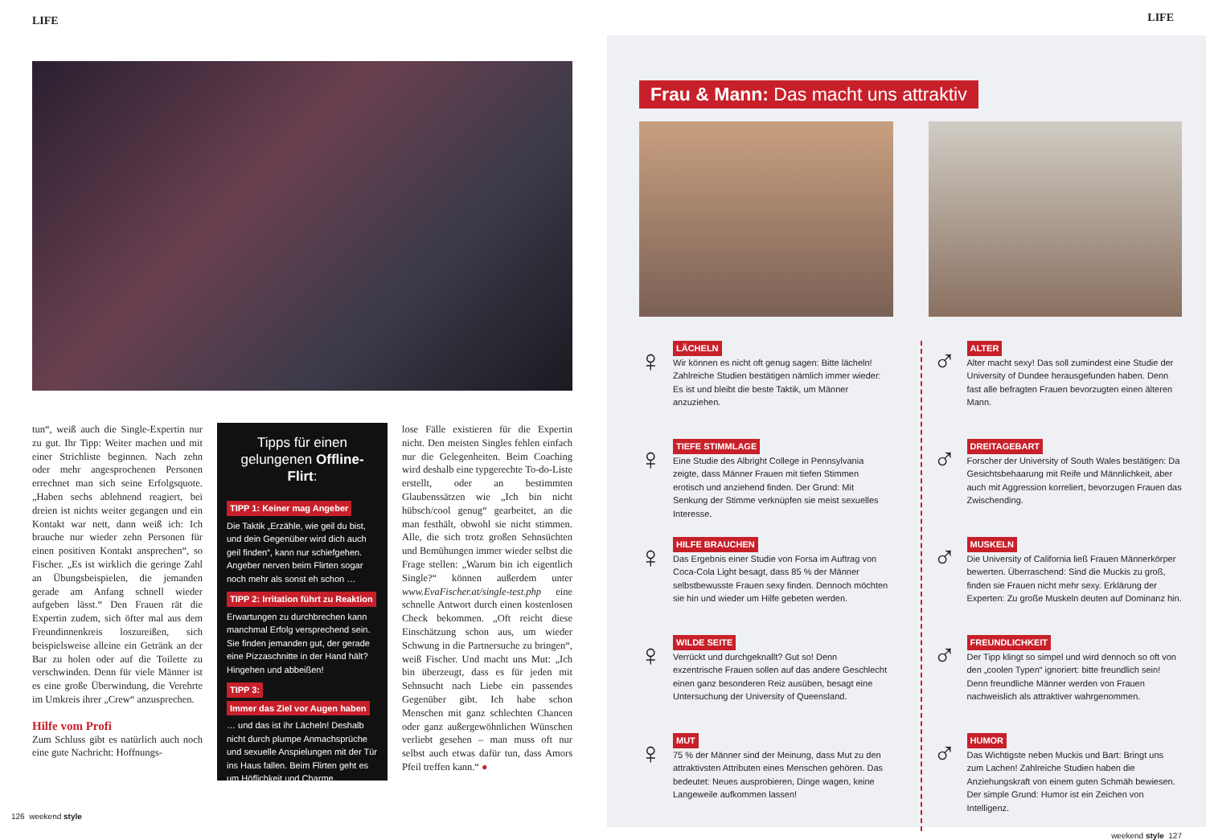LIFE
tun“, weiß auch die Single-Expertin nur zu gut. Ihr Tipp: Weiter machen und mit einer Strichliste beginnen. Nach zehn oder mehr angesprochenen Personen errechnet man sich seine Erfolgsquote. „Haben sechs ablehnend reagiert, bei dreien ist nichts weiter gegangen und ein Kontakt war nett, dann weiß ich: Ich brauche nur wieder zehn Personen für einen positiven Kontakt ansprechen“, so Fischer. „Es ist wirklich die geringe Zahl an Übungsbeispielen, die jemanden gerade am Anfang schnell wieder aufgeben lässt.“ Den Frauen rät die Expertin zudem, sich öfter mal aus dem Freundinnenkreis loszureißen, sich beispielsweise alleine ein Getränk an der Bar zu holen oder auf die Toilette zu verschwinden. Denn für viele Männer ist es eine große Überwindung, die Verehrte im Umkreis ihrer „Crew“ anzusprechen.
Hilfe vom Profi
Zum Schluss gibt es natürlich auch noch eine gute Nachricht: Hoffnungs-
Tipps für einen gelungenen Offline-Flirt:
TIPP 1: Keiner mag Angeber
Die Taktik „Erzähle, wie geil du bist, und dein Gegenüber wird dich auch geil finden“, kann nur schiefgehen. Angeber nerven beim Flirten sogar noch mehr als sonst eh schon …
TIPP 2: Irritation führt zu Reaktion
Erwartungen zu durchbrechen kann manchmal Erfolg versprechend sein. Sie finden jemanden gut, der gerade eine Pizzaschnitte in der Hand hält? Hingehen und abbeißen!
TIPP 3:
Immer das Ziel vor Augen haben
… und das ist ihr Lächeln! Deshalb nicht durch plumpe Anmachsprüche und sexuelle Anspielungen mit der Tür ins Haus fallen. Beim Flirten geht es um Höflichkeit und Charme.
lose Fälle existieren für die Expertin nicht. Den meisten Singles fehlen einfach nur die Gelegenheiten. Beim Coaching wird deshalb eine typgerechte To-do-Liste erstellt, oder an bestimmten Glaubenssätzen wie „Ich bin nicht hübsch/cool genug“ gearbeitet, an die man festhält, obwohl sie nicht stimmen. Alle, die sich trotz großen Sehnsüchten und Bemühungen immer wieder selbst die Frage stellen: „Warum bin ich eigentlich Single?“ können außerdem unter www.EvaFischer.at/single-test.php eine schnelle Antwort durch einen kostenlosen Check bekommen. „Oft reicht diese Einschätzung schon aus, um wieder Schwung in die Partnersuche zu bringen“, weiß Fischer. Und macht uns Mut: „Ich bin überzeugt, dass es für jeden mit Sehnsucht nach Liebe ein passendes Gegenüber gibt. Ich habe schon Menschen mit ganz schlechten Chancen oder ganz außergewöhnlichen Wünschen verliebt gesehen – man muss oft nur selbst auch etwas dafür tun, dass Amors Pfeil treffen kann.“ ●
126 weekend style
LIFE
Frau & Mann: Das macht uns attraktiv
♀
LÄCHELN
Wir können es nicht oft genug sagen: Bitte lächeln! Zahlreiche Studien bestätigen nämlich immer wieder: Es ist und bleibt die beste Taktik, um Männer anzuziehen.
♀
TIEFE STIMMLAGE
Eine Studie des Albright College in Pennsylvania zeigte, dass Männer Frauen mit tiefen Stimmen erotisch und anziehend finden. Der Grund: Mit Senkung der Stimme verknüpfen sie meist sexuelles Interesse.
♀
HILFE BRAUCHEN
Das Ergebnis einer Studie von Forsa im Auftrag von Coca-Cola Light besagt, dass 85 % der Männer selbstbewusste Frauen sexy finden. Dennoch möchten sie hin und wieder um Hilfe gebeten werden.
♀
WILDE SEITE
Verrückt und durchgeknallt? Gut so! Denn exzentrische Frauen sollen auf das andere Geschlecht einen ganz besonderen Reiz ausüben, besagt eine Untersuchung der University of Queensland.
♀
MUT
75 % der Männer sind der Meinung, dass Mut zu den attraktivsten Attributen eines Menschen gehören. Das bedeutet: Neues ausprobieren, Dinge wagen, keine Langeweile aufkommen lassen!
♂
ALTER
Alter macht sexy! Das soll zumindest eine Studie der University of Dundee herausgefunden haben. Denn fast alle befragten Frauen bevorzugten einen älteren Mann.
♂
DREITAGEBART
Forscher der University of South Wales bestätigen: Da Gesichtsbehaarung mit Reife und Männlichkeit, aber auch mit Aggression korreliert, bevorzugen Frauen das Zwischending.
♂
MUSKELN
Die University of California ließ Frauen Männerkörper bewerten. Überraschend: Sind die Muckis zu groß, finden sie Frauen nicht mehr sexy. Erklärung der Experten: Zu große Muskeln deuten auf Dominanz hin.
♂
FREUNDLICHKEIT
Der Tipp klingt so simpel und wird dennoch so oft von den „coolen Typen“ ignoriert: bitte freundlich sein! Denn freundliche Männer werden von Frauen nachweislich als attraktiver wahrgenommen.
♂
HUMOR
Das Wichtigste neben Muckis und Bart: Bringt uns zum Lachen! Zahlreiche Studien haben die Anziehungskraft von einem guten Schmäh bewiesen. Der simple Grund: Humor ist ein Zeichen von Intelligenz.
weekend style 127